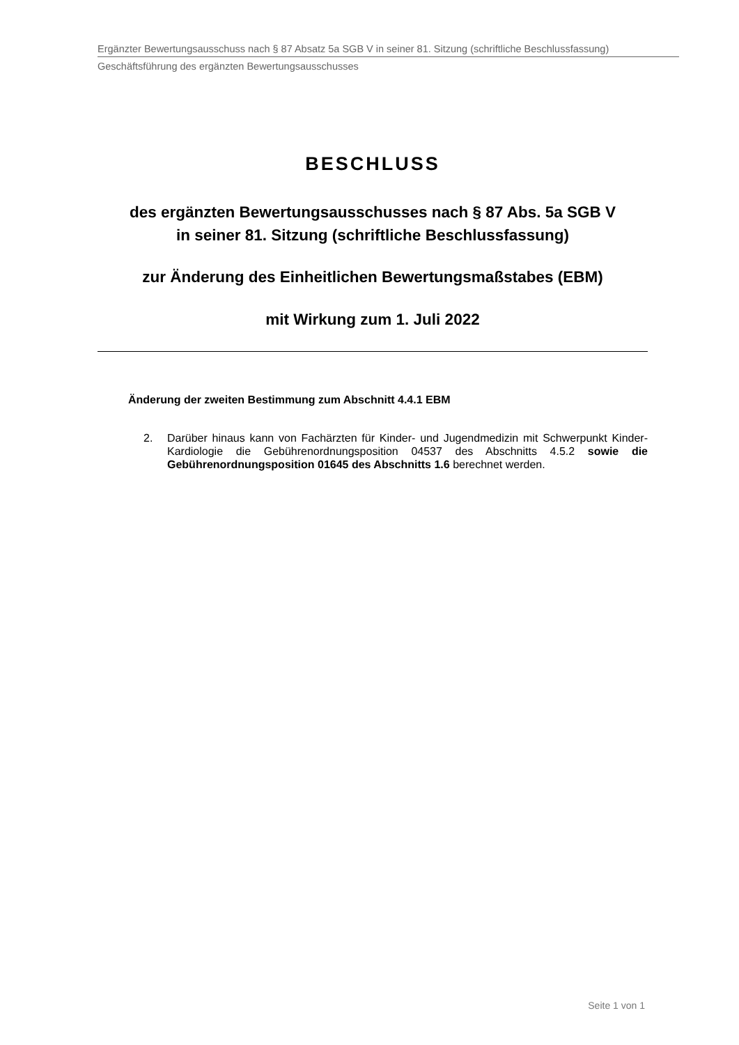Ergänzter Bewertungsausschuss nach § 87 Absatz 5a SGB V in seiner 81. Sitzung (schriftliche Beschlussfassung)
Geschäftsführung des ergänzten Bewertungsausschusses
BESCHLUSS
des ergänzten Bewertungsausschusses nach § 87 Abs. 5a SGB V
in seiner 81. Sitzung (schriftliche Beschlussfassung)
zur Änderung des Einheitlichen Bewertungsmaßstabes (EBM)
mit Wirkung zum 1. Juli 2022
Änderung der zweiten Bestimmung zum Abschnitt 4.4.1 EBM
2. Darüber hinaus kann von Fachärzten für Kinder- und Jugendmedizin mit Schwerpunkt Kinder-Kardiologie die Gebührenordnungsposition 04537 des Abschnitts 4.5.2 sowie die Gebührenordnungsposition 01645 des Abschnitts 1.6 berechnet werden.
Seite 1 von 1